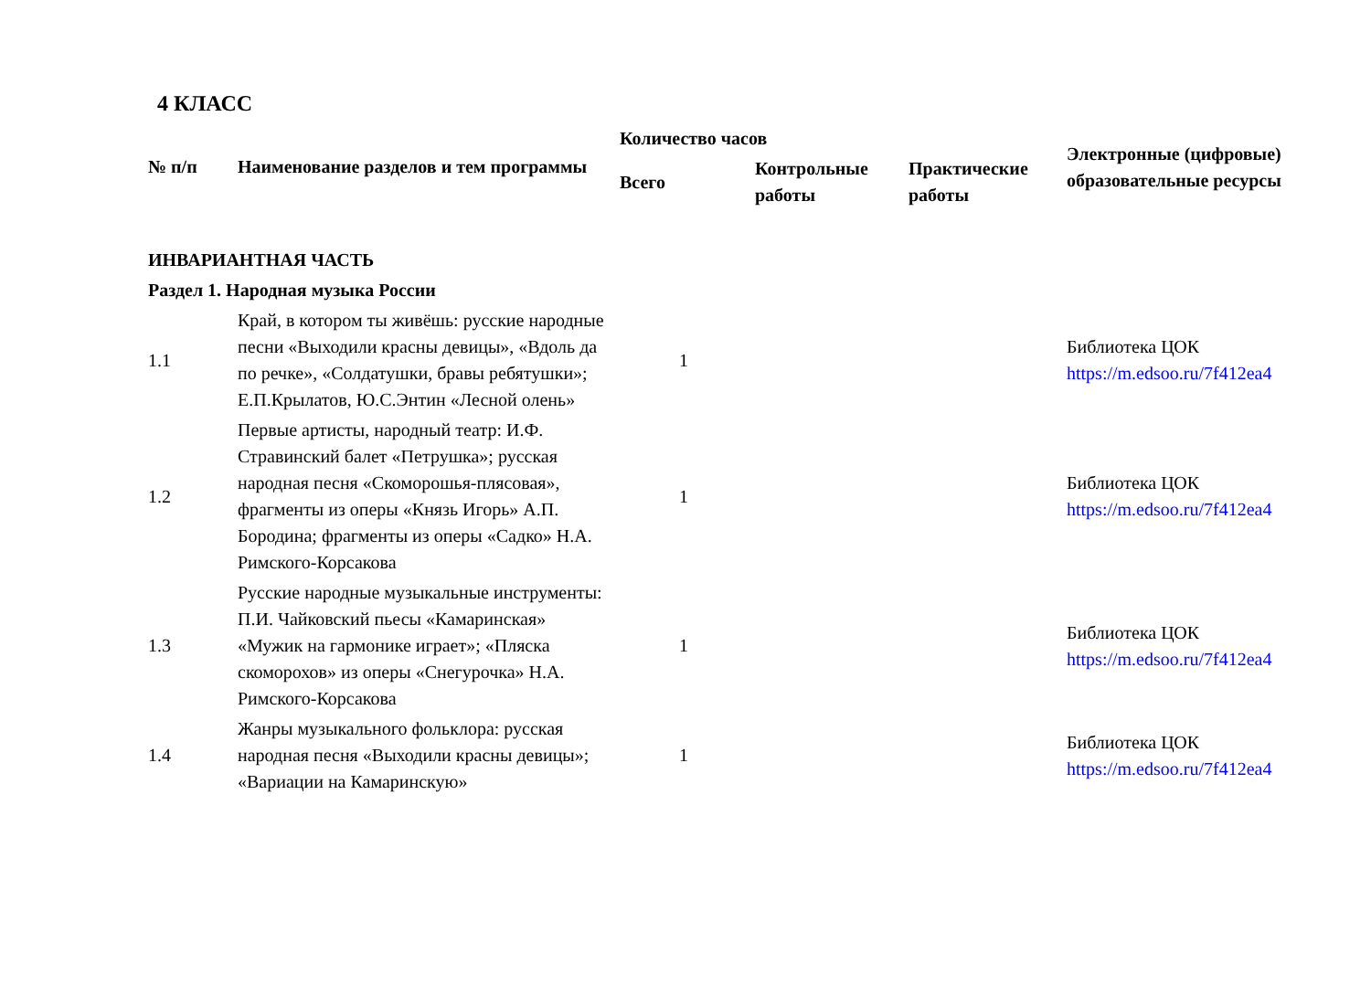4 КЛАСС
| № п/п | Наименование разделов и тем программы | Количество часов | | | Электронные (цифровые) образовательные ресурсы |
| --- | --- | --- | --- | --- | --- |
| | | Всего | Контрольные работы | Практические работы | |
| ИНВАРИАНТНАЯ ЧАСТЬ | | | | | |
| Раздел 1. Народная музыка России | | | | | |
| 1.1 | Край, в котором ты живёшь: русские народные песни «Выходили красны девицы», «Вдоль да по речке», «Солдатушки, бравы ребятушки»; Е.П.Крылатов, Ю.С.Энтин «Лесной олень» | 1 | | | Библиотека ЦОК https://m.edsoo.ru/7f412ea4 |
| 1.2 | Первые артисты, народный театр: И.Ф. Стравинский балет «Петрушка»; русская народная песня «Скоморошья-плясовая», фрагменты из оперы «Князь Игорь» А.П. Бородина; фрагменты из оперы «Садко» Н.А. Римского-Корсакова | 1 | | | Библиотека ЦОК https://m.edsoo.ru/7f412ea4 |
| 1.3 | Русские народные музыкальные инструменты: П.И. Чайковский пьесы «Камаринская» «Мужик на гармонике играет»; «Пляска скоморохов» из оперы «Снегурочка» Н.А. Римского-Корсакова | 1 | | | Библиотека ЦОК https://m.edsoo.ru/7f412ea4 |
| 1.4 | Жанры музыкального фольклора: русская народная песня «Выходили красны девицы»; «Вариации на Камаринскую» | 1 | | | Библиотека ЦОК https://m.edsoo.ru/7f412ea4 |